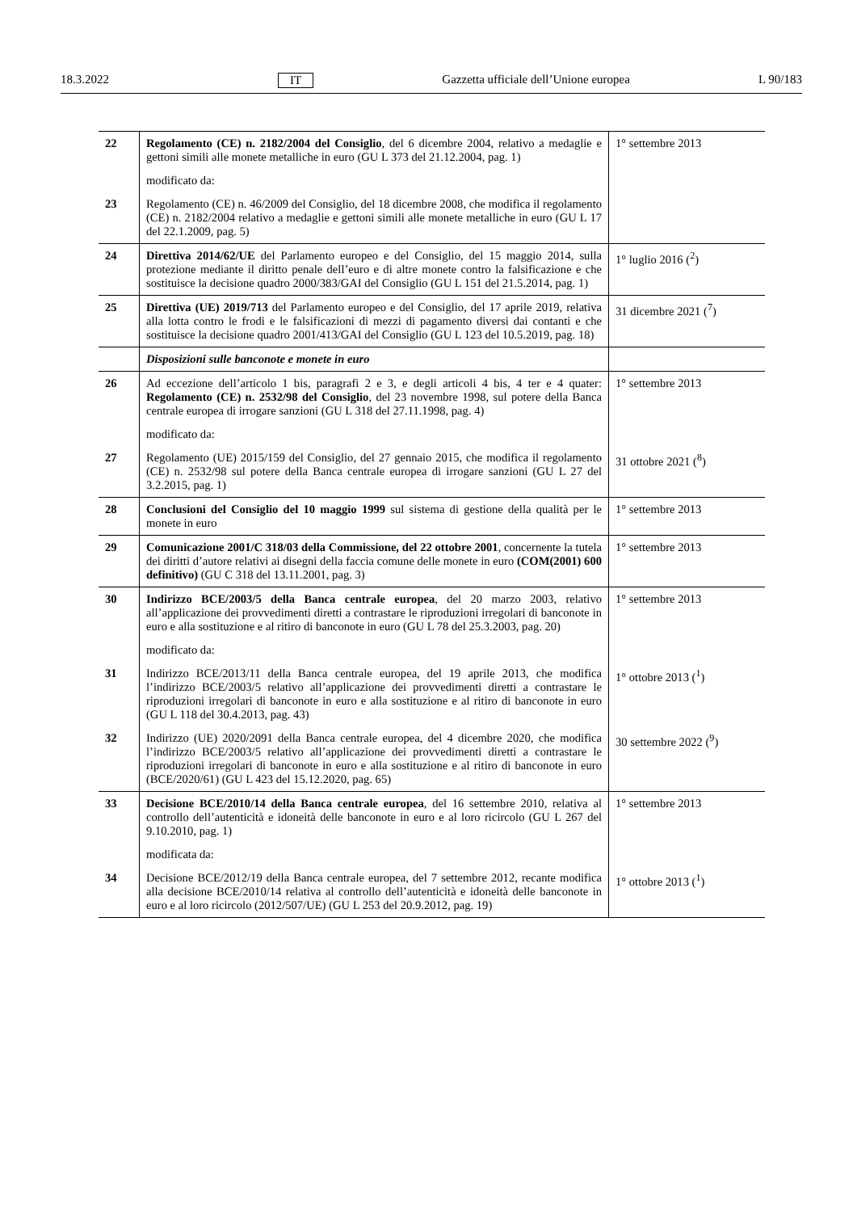18.3.2022 IT Gazzetta ufficiale dell’Unione europea L 90/183
| 22 | Regolamento (CE) n. 2182/2004 del Consiglio , del 6 dicembre 2004, relativo a medaglie e gettoni simili alle monete metalliche in euro (GU L 373 del 21.12.2004, pag. 1) | 1° settembre 2013 |
| | modificato da: | |
| 23 | Regolamento (CE) n. 46/2009 del Consiglio, del 18 dicembre 2008, che modifica il regolamento (CE) n. 2182/2004 relativo a medaglie e gettoni simili alle monete metalliche in euro (GU L 17 del 22.1.2009, pag. 5) | |
| 24 | Direttiva 2014/62/UE del Parlamento europeo e del Consiglio, del 15 maggio 2014, sulla protezione mediante il diritto penale dell’euro e di altre monete contro la falsificazione e che sostituisce la decisione quadro 2000/383/GAI del Consiglio (GU L 151 del 21.5.2014, pag. 1) | 1° luglio 2016 (<sup>2</sup>) |
| 25 | Direttiva (UE) 2019/713 del Parlamento europeo e del Consiglio, del 17 aprile 2019, relativa alla lotta contro le frodi e le falsificazioni di mezzi di pagamento diversi dai contanti e che sostituisce la decisione quadro 2001/413/GAI del Consiglio (GU L 123 del 10.5.2019, pag. 18) | 31 dicembre 2021 (<sup>7</sup>) |
| | Disposizioni sulle banconote e monete in euro | |
| 26 | Ad eccezione dell’articolo 1 bis, paragrafi 2 e 3, e degli articoli 4 bis, 4 ter e 4 quater: Regolamento (CE) n. 2532/98 del Consiglio , del 23 novembre 1998, sul potere della Banca centrale europea di irrogare sanzioni (GU L 318 del 27.11.1998, pag. 4) | 1° settembre 2013 |
| | modificato da: | |
| 27 | Regolamento (UE) 2015/159 del Consiglio, del 27 gennaio 2015, che modifica il regolamento (CE) n. 2532/98 sul potere della Banca centrale europea di irrogare sanzioni (GU L 27 del 3.2.2015, pag. 1) | 31 ottobre 2021 (<sup>8</sup>) |
| 28 | Conclusioni del Consiglio del 10 maggio 1999 sul sistema di gestione della qualità per le monete in euro | 1° settembre 2013 |
| 29 | Comunicazione 2001/C 318/03 della Commissione, del 22 ottobre 2001 , concernente la tutela dei diritti d’autore relativi ai disegni della faccia comune delle monete in euro (COM(2001) 600 definitivo) (GU C 318 del 13.11.2001, pag. 3) | 1° settembre 2013 |
| 30 | Indirizzo BCE/2003/5 della Banca centrale europea , del 20 marzo 2003, relativo all’applicazione dei provvedimenti diretti a contrastare le riproduzioni irregolari di banconote in euro e alla sostituzione e al ritiro di banconote in euro (GU L 78 del 25.3.2003, pag. 20) | 1° settembre 2013 |
| | modificato da: | |
| 31 | Indirizzo BCE/2013/11 della Banca centrale europea, del 19 aprile 2013, che modifica l’indirizzo BCE/2003/5 relativo all’applicazione dei provvedimenti diretti a contrastare le riproduzioni irregolari di banconote in euro e alla sostituzione e al ritiro di banconote in euro (GU L 118 del 30.4.2013, pag. 43) | 1° ottobre 2013 (<sup>1</sup>) |
| 32 | Indirizzo (UE) 2020/2091 della Banca centrale europea, del 4 dicembre 2020, che modifica l’indirizzo BCE/2003/5 relativo all’applicazione dei provvedimenti diretti a contrastare le riproduzioni irregolari di banconote in euro e alla sostituzione e al ritiro di banconote in euro (BCE/2020/61) (GU L 423 del 15.12.2020, pag. 65) | 30 settembre 2022 (<sup>9</sup>) |
| 33 | Decisione BCE/2010/14 della Banca centrale europea , del 16 settembre 2010, relativa al controllo dell’autenticità e idoneità delle banconote in euro e al loro ricircolo (GU L 267 del 9.10.2010, pag. 1) | 1° settembre 2013 |
| | modificata da: | |
| 34 | Decisione BCE/2012/19 della Banca centrale europea, del 7 settembre 2012, recante modifica alla decisione BCE/2010/14 relativa al controllo dell’autenticità e idoneità delle banconote in euro e al loro ricircolo (2012/507/UE) (GU L 253 del 20.9.2012, pag. 19) | 1° ottobre 2013 (<sup>1</sup>) |